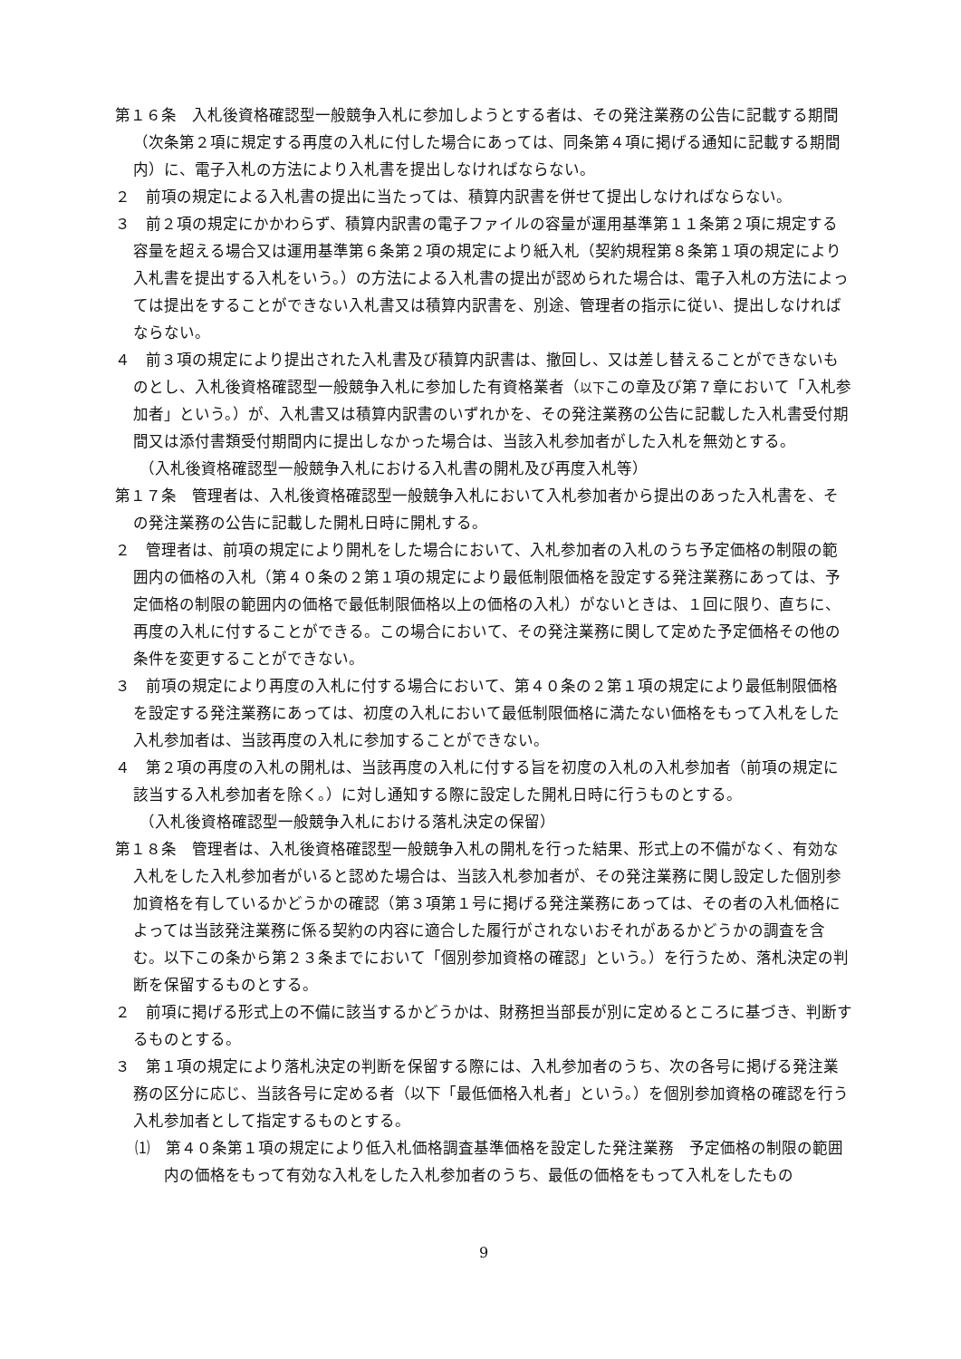第１６条　入札後資格確認型一般競争入札に参加しようとする者は、その発注業務の公告に記載する期間（次条第２項に規定する再度の入札に付した場合にあっては、同条第４項に掲げる通知に記載する期間内）に、電子入札の方法により入札書を提出しなければならない。
２　前項の規定による入札書の提出に当たっては、積算内訳書を併せて提出しなければならない。
３　前２項の規定にかかわらず、積算内訳書の電子ファイルの容量が運用基準第１１条第２項に規定する容量を超える場合又は運用基準第６条第２項の規定により紙入札（契約規程第８条第１項の規定により入札書を提出する入札をいう。）の方法による入札書の提出が認められた場合は、電子入札の方法によっては提出をすることができない入札書又は積算内訳書を、別途、管理者の指示に従い、提出しなければならない。
４　前３項の規定により提出された入札書及び積算内訳書は、撤回し、又は差し替えることができないものとし、入札後資格確認型一般競争入札に参加した有資格業者（以下この章及び第７章において「入札参加者」という。）が、入札書又は積算内訳書のいずれかを、その発注業務の公告に記載した入札書受付期間又は添付書類受付期間内に提出しなかった場合は、当該入札参加者がした入札を無効とする。
（入札後資格確認型一般競争入札における入札書の開札及び再度入札等）
第１７条　管理者は、入札後資格確認型一般競争入札において入札参加者から提出のあった入札書を、その発注業務の公告に記載した開札日時に開札する。
２　管理者は、前項の規定により開札をした場合において、入札参加者の入札のうち予定価格の制限の範囲内の価格の入札（第４０条の２第１項の規定により最低制限価格を設定する発注業務にあっては、予定価格の制限の範囲内の価格で最低制限価格以上の価格の入札）がないときは、１回に限り、直ちに、再度の入札に付することができる。この場合において、その発注業務に関して定めた予定価格その他の条件を変更することができない。
３　前項の規定により再度の入札に付する場合において、第４０条の２第１項の規定により最低制限価格を設定する発注業務にあっては、初度の入札において最低制限価格に満たない価格をもって入札をした入札参加者は、当該再度の入札に参加することができない。
４　第２項の再度の入札の開札は、当該再度の入札に付する旨を初度の入札の入札参加者（前項の規定に該当する入札参加者を除く。）に対し通知する際に設定した開札日時に行うものとする。
（入札後資格確認型一般競争入札における落札決定の保留）
第１８条　管理者は、入札後資格確認型一般競争入札の開札を行った結果、形式上の不備がなく、有効な入札をした入札参加者がいると認めた場合は、当該入札参加者が、その発注業務に関し設定した個別参加資格を有しているかどうかの確認（第３項第１号に掲げる発注業務にあっては、その者の入札価格によっては当該発注業務に係る契約の内容に適合した履行がされないおそれがあるかどうかの調査を含む。以下この条から第２３条までにおいて「個別参加資格の確認」という。）を行うため、落札決定の判断を保留するものとする。
２　前項に掲げる形式上の不備に該当するかどうかは、財務担当部長が別に定めるところに基づき、判断するものとする。
３　第１項の規定により落札決定の判断を保留する際には、入札参加者のうち、次の各号に掲げる発注業務の区分に応じ、当該各号に定める者（以下「最低価格入札者」という。）を個別参加資格の確認を行う入札参加者として指定するものとする。
⑴　第４０条第１項の規定により低入札価格調査基準価格を設定した発注業務　予定価格の制限の範囲内の価格をもって有効な入札をした入札参加者のうち、最低の価格をもって入札をしたもの
9